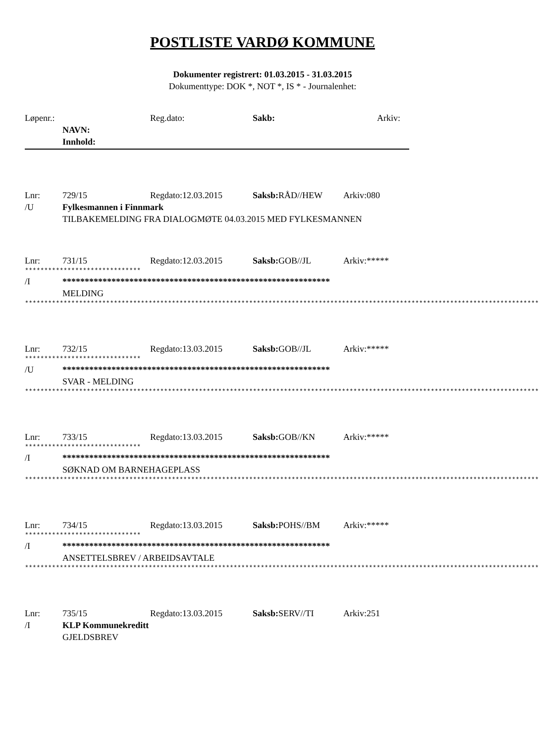POSTLISTE VARDØ KOMMUNE
Dokumenter registrert: 01.03.2015 - 31.03.2015
Dokumenttype: DOK *, NOT *, IS * - Journalenhet:
Løpenr.: Reg.dato: Sakb: Arkiv:
NAVN:
Innhold:
Lnr: 729/15 Regdato:12.03.2015 Saksb: RÅD//HEW Arkiv:080
/U Fylkesmannen i Finnmark
TILBAKEMELDING FRA DIALOGMØTE 04.03.2015 MED FYLKESMANNEN
Lnr: 731/15 Regdato:12.03.2015 Saksb: GOB//JL Arkiv:*****
******************************
/I ************************************************************
MELDING
*************************************************************************************************************************************
Lnr: 732/15 Regdato:13.03.2015 Saksb: GOB//JL Arkiv:*****
******************************
/U ************************************************************
SVAR - MELDING
*************************************************************************************************************************************
Lnr: 733/15 Regdato:13.03.2015 Saksb: GOB//KN Arkiv:*****
******************************
/I ************************************************************
SØKNAD OM BARNEHAGEPLASS
*************************************************************************************************************************************
Lnr: 734/15 Regdato:13.03.2015 Saksb: POHS//BM Arkiv:*****
******************************
/I ************************************************************
ANSETTELSBREV / ARBEIDSAVTALE
*************************************************************************************************************************************
Lnr: 735/15 Regdato:13.03.2015 Saksb: SERV//TI Arkiv:251
/I KLP Kommunekreditt
GJELDSBREV